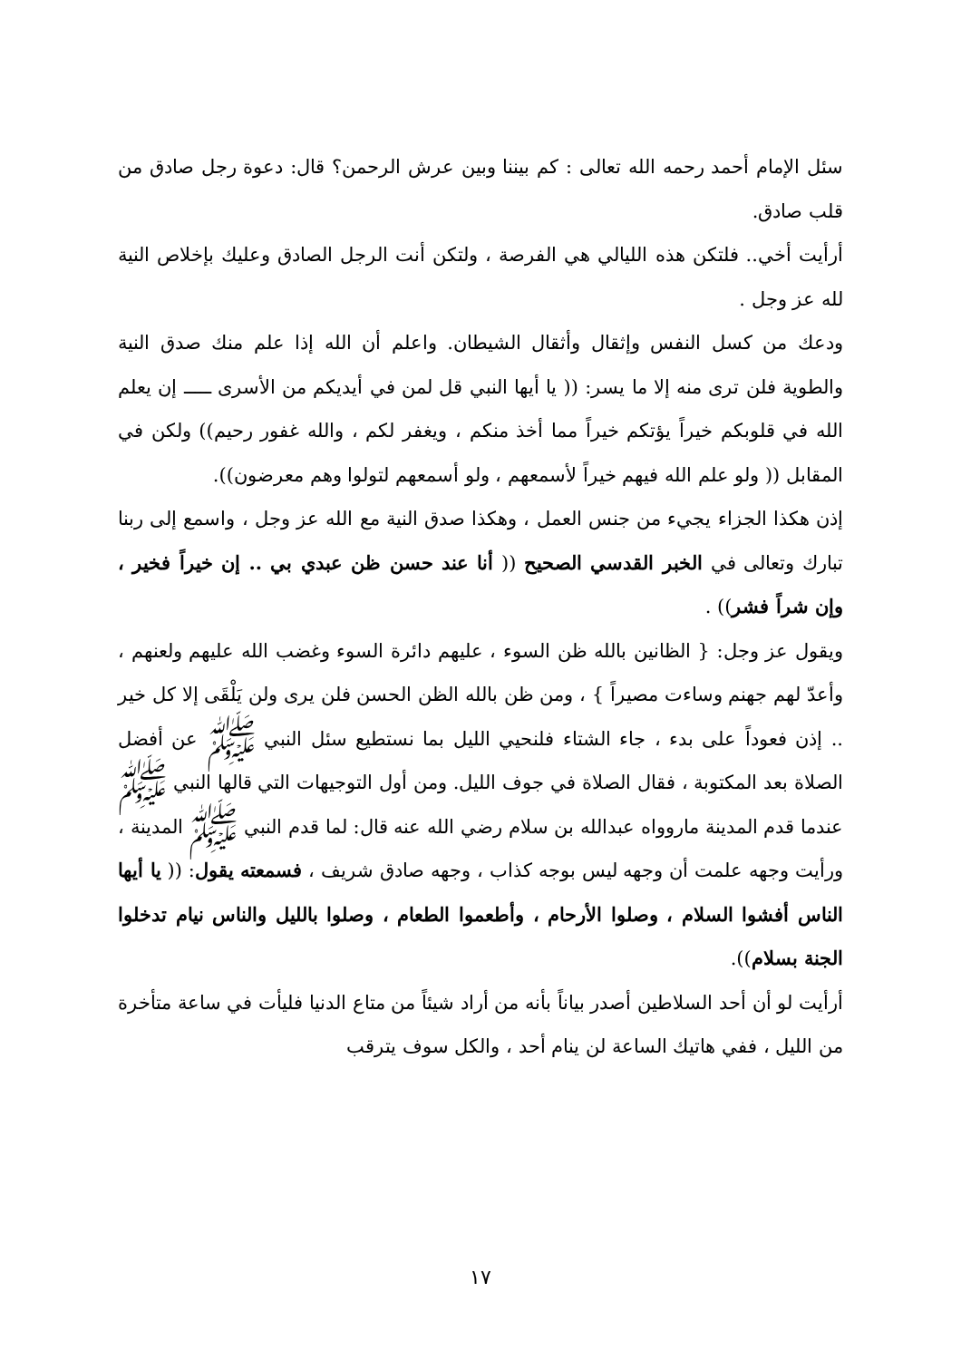سئل الإمام أحمد رحمه الله تعالى : كم بيننا وبين عرش الرحمن؟ قال: دعوة رجل صادق من قلب صادق.
أرأيت أخي.. فلتكن هذه الليالي هي الفرصة ، ولتكن أنت الرجل الصادق وعليك بإخلاص النية لله عز وجل .
ودعك من كسل النفس وإثقال وأثقال الشيطان. واعلم أن الله إذا علم منك صدق النية والطوية فلن ترى منه إلا ما يسر: (( يا أيها النبي قل لمن في أيديكم من الأسرى ـــــ إن يعلم الله في قلوبكم خيراً يؤتكم خيراً مما أخذ منكم ، ويغفر لكم ، والله غفور رحيم)) ولكن في المقابل (( ولو علم الله فيهم خيراً لأسمعهم ، ولو أسمعهم لتولوا وهم معرضون)).
إذن هكذا الجزاء يجيء من جنس العمل ، وهكذا صدق النية مع الله عز وجل ، واسمع إلى ربنا تبارك وتعالى في الخبر القدسي الصحيح (( أنا عند حسن ظن عبدي بي .. إن خيراً فخير ، وإن شراً فشر)) .
ويقول عز وجل: { الظانين بالله ظن السوء ، عليهم دائرة السوء وغضب الله عليهم ولعنهم ، وأعدّ لهم جهنم وساءت مصيراً } ، ومن ظن بالله الظن الحسن فلن يرى ولن يَلْقَى إلا كل خير .. إذن فعوداً على بدء ، جاء الشتاء فلنحيي الليل بما نستطيع سئل النبي ﷺ عن أفضل الصلاة بعد المكتوبة ، فقال الصلاة في جوف الليل. ومن أول التوجيهات التي قالها النبي ﷺ عندما قدم المدينة ماروواه عبدالله بن سلام رضي الله عنه قال: لما قدم النبي ﷺ المدينة ، ورأيت وجهه علمت أن وجهه ليس بوجه كذاب ، وجهه صادق شريف ، فسمعته يقول: (( يا أيها الناس أفشوا السلام ، وصلوا الأرحام ، وأطعموا الطعام ، وصلوا بالليل والناس نيام تدخلوا الجنة بسلام)).
أرأيت لو أن أحد السلاطين أصدر بياناً بأنه من أراد شيئاً من متاع الدنيا فليأت في ساعة متأخرة من الليل ، ففي هاتيك الساعة لن ينام أحد ، والكل سوف يترقب
١٧